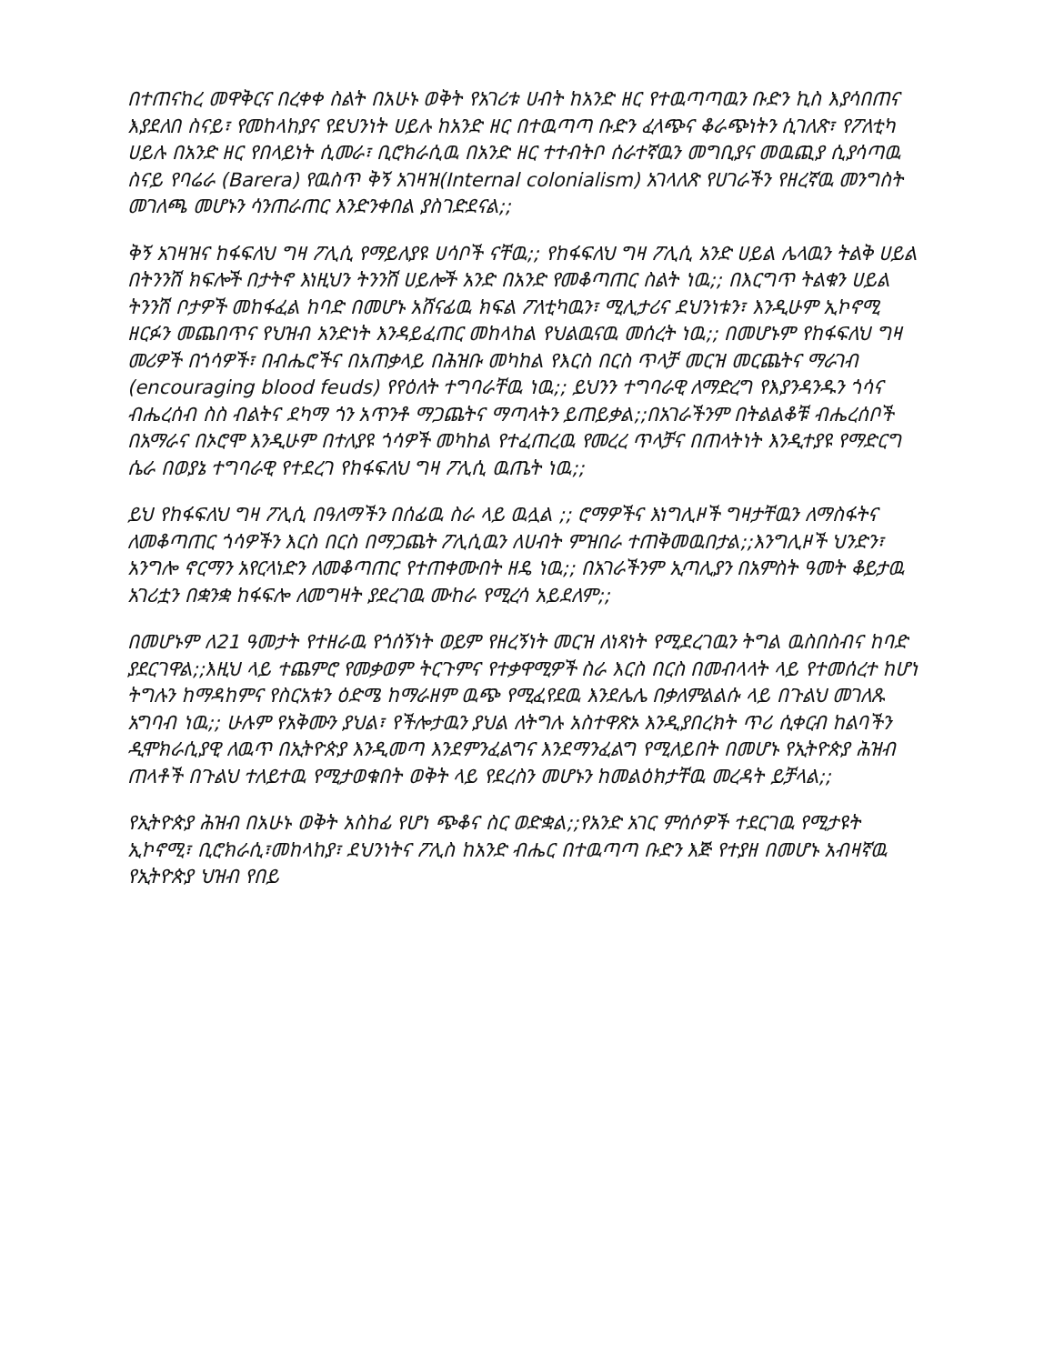በተጠናከረ መዋቅርና በረቀቀ ስልት በአሁኑ ወቅት የአገሪቱ ሀብት ከአንድ ዘር የተዉጣጣዉን ቡድን ኪስ እያሳበጠና እያደለበ ስናይ፣ የመከላከያና የደህንነት ሀይሉ ከአንድ ዘር በተዉጣጣ ቡድን ፈላጭና ቆራጭነትን ሲገለጽ፣ የፖለቲካ ሀይሉ በአንድ ዘር የበላይነት ሲመራ፣ ቢሮክራሲዉ በአንድ ዘር ተተብትቦ ሰራተኛዉን መግቢያና መዉጪያ ሲያሳጣዉ ስናይ የባሬራ (Barera) የዉስጥ ቅኝ አገዛዝ(Internal colonialism) አገላለጽ የሀገራችን የዘረኛዉ መንግስት መገለጫ መሆኑን ሳንጠራጠር እንድንቀበል ያስገድደናል;;
ቅኝ አገዛዝና ከፋፍለህ ግዛ ፖሊሲ የማይለያዩ ሀሳቦች ናቸዉ;; የከፋፍለህ ግዛ ፖሊሲ አንድ ሀይል ሌላዉን ትልቅ ሀይል በትንንሽ ክፍሎች በታትኖ እነዚህን ትንንሽ ሀይሎች አንድ በአንድ የመቆጣጠር ስልት ነዉ;; በእርግጥ ትልቁን ሀይል ትንንሽ ቦታዎች መከፋፈል ከባድ በመሆኑ አሸናፊዉ ክፍል ፖለቲካዉን፣ ሚሊታሪና ደህንነቱን፣ እንዲሁም ኢኮኖሚ ዘርፉን መጨበጥና የህዝብ አንድነት እንዳይፈጠር መከላከል የህልዉናዉ መሰረት ነዉ;; በመሆኑም የከፋፍለህ ግዛ መሪዎች በጎሳዎች፣ በብሔሮችና በአጠቃላይ በሕዝቡ መካከል የእርስ በርስ ጥላቻ መርዝ መርጨትና ማራገብ (encouraging blood feuds) የየዕለት ተግባራቸዉ ነዉ;; ይህንን ተግባራዊ ለማድረግ የእያንዳንዱን ጎሳና ብሔረሰብ ስስ ብልትና ደካማ ጎን አጥንቶ ማጋጨትና ማጣላትን ይጠይቃል;;በአገራችንም በትልልቆቹ ብሔረሰቦች በአማራና በኦሮሞ እንዲሁም በተለያዩ ጎሳዎች መካከል የተፈጠረዉ የመረረ ጥላቻና በጠላትነት እንዲተያዩ የማድርግ ሴራ በወያኔ ተግባራዊ የተደረገ የከፋፍለህ ግዛ ፖሊሲ ዉጤት ነዉ;;
ይህ የከፋፍለህ ግዛ ፖሊሲ በዓለማችን በሰፊዉ ስራ ላይ ዉሏል ;; ሮማዎችና እነግሊዞች ግዛታቸዉን ለማስፋትና ለመቆጣጠር ጎሳዎችን እርስ በርስ በማጋጨት ፖሊሲዉን ለሀብት ምዝበራ ተጠቅመዉበታል;;እንግሊዞች ህንድን፣ አንግሎ ኖርማን አየርላነድን ለመቆጣጠር የተጠቀሙበት ዘዴ ነዉ;; በአገራችንም ኢጣሊያን በአምስት ዓመት ቆይታዉ አገሪቷን በቋንቋ ከፋፍሎ ለመግዛት ያደረገዉ ሙከራ የሚረሳ አይደለም;;
በመሆኑም ለ21 ዓመታት የተዘራዉ የጎሰኝነት ወይም የዘረኝነት መርዝ ለነጻነት የሚደረገዉን ትግል ዉስበስብና ከባድ ያደርገዋል;;እዚህ ላይ ተጨምሮ የመቃወም ትርጉምና የተቃዋሚዎች ስራ እርስ በርስ በመብላላት ላይ የተመሰረተ ከሆነ ትግሉን ከማዳከምና የስርአቱን ዕድሜ ከማራዘም ዉጭ የሚፈየደዉ እንደሌሌ በቃለምልልሱ ላይ በጉልህ መገለጹ አግባብ ነዉ;; ሁሉም የአቅሙን ያህል፣ የችሎታዉን ያህል ለትግሉ አስተዋጽኦ እንዲያበረክት ጥሪ ሲቀርብ ከልባችን ዲሞክራሲያዊ ለዉጥ በኢትዮጵያ እንዲመጣ እንደምንፈልግና እንደማንፈልግ የሚለይበት በመሆኑ የኢትዮጵያ ሕዝብ ጠላቶች በጉልህ ተለይተዉ የሚታወቁበት ወቅት ላይ የደረስን መሆኑን ከመልዕክታቸዉ መረዳት ይቻላል;;
የኢትዮጵያ ሕዝብ በአሁኑ ወቅት አስከፊ የሆነ ጭቆና ስር ወድቋል;;የአንድ አገር ምሰሶዎች ተደርገዉ የሚታዩት ኢኮኖሚ፣ ቢሮክራሲ፣መከላከያ፣ ደህንነትና ፖሊስ ከአንድ ብሔር በተዉጣጣ ቡድን እጅ የተያዘ በመሆኑ አብዛኛዉ የኢትዮጵያ ህዝብ የበይ